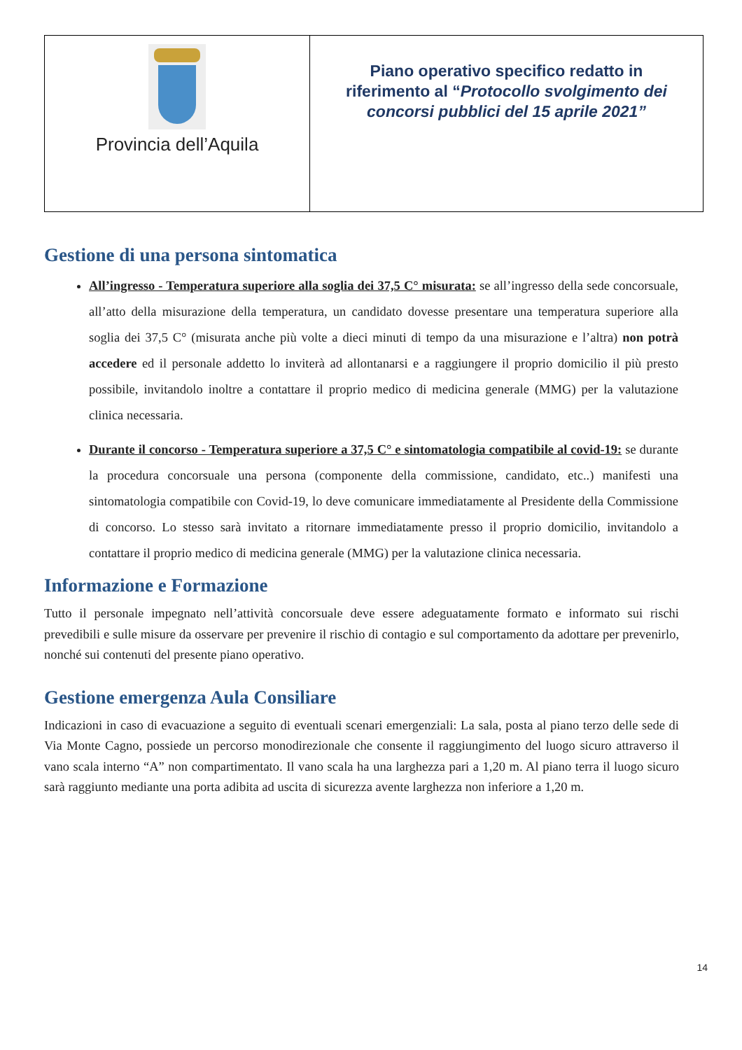| Provincia dell’Aquila | Piano operativo specifico redatto in riferimento al “ Protocollo svolgimento dei concorsi pubblici del 15 aprile 2021” |
Gestione di una persona sintomatica
All’ingresso - Temperatura superiore alla soglia dei 37,5 C° misurata: se all’ingresso della sede concorsuale, all’atto della misurazione della temperatura, un candidato dovesse presentare una temperatura superiore alla soglia dei 37,5 C° (misurata anche più volte a dieci minuti di tempo da una misurazione e l’altra) non potrà accedere ed il personale addetto lo inviterà ad allontanarsi e a raggiungere il proprio domicilio il più presto possibile, invitandolo inoltre a contattare il proprio medico di medicina generale (MMG) per la valutazione clinica necessaria.
Durante il concorso - Temperatura superiore a 37,5 C° e sintomatologia compatibile al covid-19: se durante la procedura concorsuale una persona (componente della commissione, candidato, etc..) manifesti una sintomatologia compatibile con Covid-19, lo deve comunicare immediatamente al Presidente della Commissione di concorso. Lo stesso sarà invitato a ritornare immediatamente presso il proprio domicilio, invitandolo a contattare il proprio medico di medicina generale (MMG) per la valutazione clinica necessaria.
Informazione e Formazione
Tutto il personale impegnato nell’attività concorsuale deve essere adeguatamente formato e informato sui rischi prevedibili e sulle misure da osservare per prevenire il rischio di contagio e sul comportamento da adottare per prevenirlo, nonché sui contenuti del presente piano operativo.
Gestione emergenza Aula Consiliare
Indicazioni in caso di evacuazione a seguito di eventuali scenari emergenziali: La sala, posta al piano terzo delle sede di Via Monte Cagno, possiede un percorso monodirezionale che consente il raggiungimento del luogo sicuro attraverso il vano scala interno “A” non compartimentato. Il vano scala ha una larghezza pari a 1,20 m. Al piano terra il luogo sicuro sarà raggiunto mediante una porta adibita ad uscita di sicurezza avente larghezza non inferiore a 1,20 m.
14